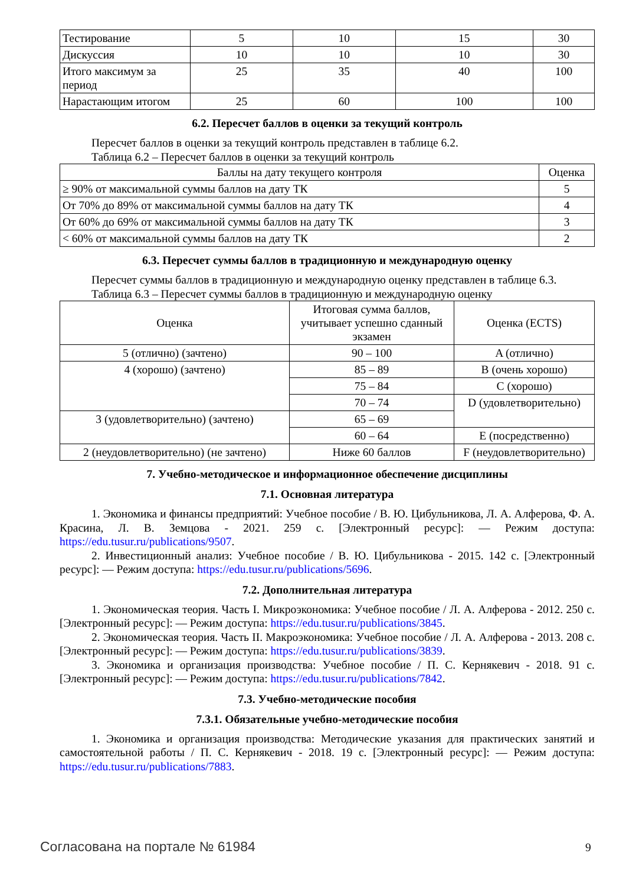| Тестирование | 5 | 10 | 15 | 30 |
| Дискуссия | 10 | 10 | 10 | 30 |
| Итого максимум за период | 25 | 35 | 40 | 100 |
| Нарастающим итогом | 25 | 60 | 100 | 100 |
6.2. Пересчет баллов в оценки за текущий контроль
Пересчет баллов в оценки за текущий контроль представлен в таблице 6.2.
Таблица 6.2 – Пересчет баллов в оценки за текущий контроль
| Баллы на дату текущего контроля | Оценка |
| ≥ 90% от максимальной суммы баллов на дату ТК | 5 |
| От 70% до 89% от максимальной суммы баллов на дату ТК | 4 |
| От 60% до 69% от максимальной суммы баллов на дату ТК | 3 |
| < 60% от максимальной суммы баллов на дату ТК | 2 |
6.3. Пересчет суммы баллов в традиционную и международную оценку
Пересчет суммы баллов в традиционную и международную оценку представлен в таблице 6.3.
Таблица 6.3 – Пересчет суммы баллов в традиционную и международную оценку
| Оценка | Итоговая сумма баллов, учитывает успешно сданный экзамен | Оценка (ECTS) |
| 5 (отлично) (зачтено) | 90 – 100 | A (отлично) |
| 4 (хорошо) (зачтено) | 85 – 89 | B (очень хорошо) |
| | 75 – 84 | C (хорошо) |
| | 70 – 74 | D (удовлетворительно) |
| 3 (удовлетворительно) (зачтено) | 65 – 69 | |
| | 60 – 64 | E (посредственно) |
| 2 (неудовлетворительно) (не зачтено) | Ниже 60 баллов | F (неудовлетворительно) |
7. Учебно-методическое и информационное обеспечение дисциплины
7.1. Основная литература
1. Экономика и финансы предприятий: Учебное пособие / В. Ю. Цибульникова, Л. А. Алферова, Ф. А. Красина, Л. В. Земцова - 2021. 259 с. [Электронный ресурс]: — Режим доступа: https://edu.tusur.ru/publications/9507.
2. Инвестиционный анализ: Учебное пособие / В. Ю. Цибульникова - 2015. 142 с. [Электронный ресурс]: — Режим доступа: https://edu.tusur.ru/publications/5696.
7.2. Дополнительная литература
1. Экономическая теория. Часть I. Микроэкономика: Учебное пособие / Л. А. Алферова - 2012. 250 с. [Электронный ресурс]: — Режим доступа: https://edu.tusur.ru/publications/3845.
2. Экономическая теория. Часть II. Макроэкономика: Учебное пособие / Л. А. Алферова - 2013. 208 с. [Электронный ресурс]: — Режим доступа: https://edu.tusur.ru/publications/3839.
3. Экономика и организация производства: Учебное пособие / П. С. Кернякевич - 2018. 91 с. [Электронный ресурс]: — Режим доступа: https://edu.tusur.ru/publications/7842.
7.3. Учебно-методические пособия
7.3.1. Обязательные учебно-методические пособия
1. Экономика и организация производства: Методические указания для практических занятий и самостоятельной работы / П. С. Кернякевич - 2018. 19 с. [Электронный ресурс]: — Режим доступа: https://edu.tusur.ru/publications/7883.
Согласована на портале № 61984 9